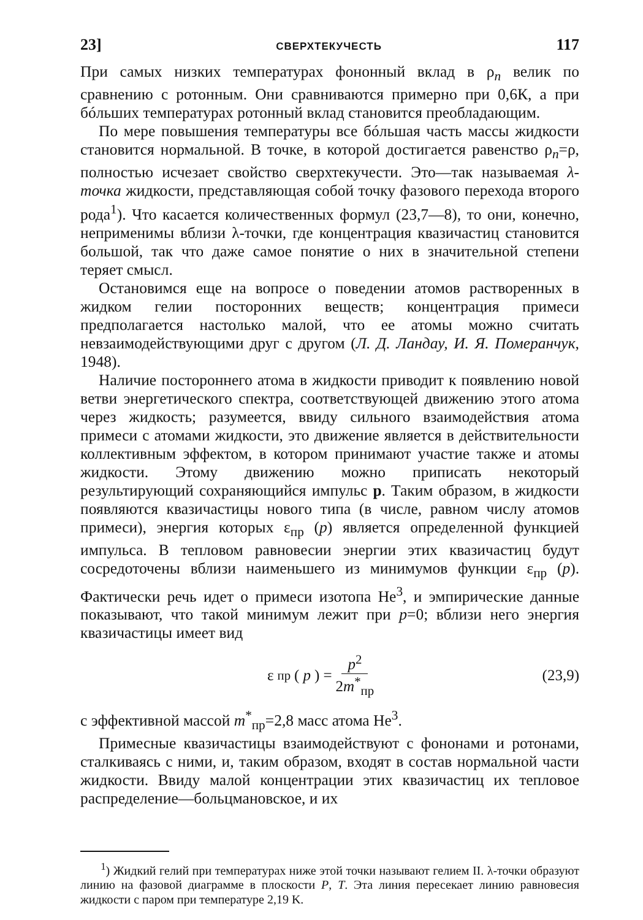23] СВЕРХТЕКУЧЕСТЬ 117
При самых низких температурах фононный вклад в ρ<sub>n</sub> велик по сравнению с ротонным. Они сравниваются примерно при 0,6К, а при бóльших температурах ротонный вклад становится преобладающим.
По мере повышения температуры все бóльшая часть массы жидкости становится нормальной. В точке, в которой достигается равенство ρ<sub>n</sub>=ρ, полностью исчезает свойство сверхтекучести. Это—так называемая λ-точка жидкости, представляющая собой точку фазового перехода второго рода<sup>1</sup>). Что касается количественных формул (23,7—8), то они, конечно, неприменимы вблизи λ-точки, где концентрация квазичастиц становится большой, так что даже самое понятие о них в значительной степени теряет смысл.
Остановимся еще на вопросе о поведении атомов растворенных в жидком гелии посторонних веществ; концентрация примеси предполагается настолько малой, что ее атомы можно считать невзаимодействующими друг с другом (Л. Д. Ландау, И. Я. Померанчук, 1948).
Наличие постороннего атома в жидкости приводит к появлению новой ветви энергетического спектра, соответствующей движению этого атома через жидкость; разумеется, ввиду сильного взаимодействия атома примеси с атомами жидкости, это движение является в действительности коллективным эффектом, в котором принимают участие также и атомы жидкости. Этому движению можно приписать некоторый результирующий сохраняющийся импульс p. Таким образом, в жидкости появляются квазичастицы нового типа (в числе, равном числу атомов примеси), энергия которых ε<sub>пр</sub> (p) является определенной функцией импульса. В тепловом равновесии энергии этих квазичастиц будут сосредоточены вблизи наименьшего из минимумов функции ε<sub>пр</sub> (p). Фактически речь идет о примеси изотопа He<sup>3</sup>, и эмпирические данные показывают, что такой минимум лежит при p=0; вблизи него энергия квазичастицы имеет вид
ε<sub>пр</sub> (p) = p<sup>2</sup> 2m<sup>*</sup><sub>пр</sub> (23,9)
с эффективной массой m<sup>*</sup><sub>пр</sub>=2,8 масс атома He<sup>3</sup>.
Примесные квазичастицы взаимодействуют с фононами и ротонами, сталкиваясь с ними, и, таким образом, входят в состав нормальной части жидкости. Ввиду малой концентрации этих квазичастиц их тепловое распределение—больцмановское, и их
<sup>1</sup>) Жидкий гелий при температурах ниже этой точки называют гелием II. λ-точки образуют линию на фазовой диаграмме в плоскости P, T. Эта линия пересекает линию равновесия жидкости с паром при температуре 2,19 K.